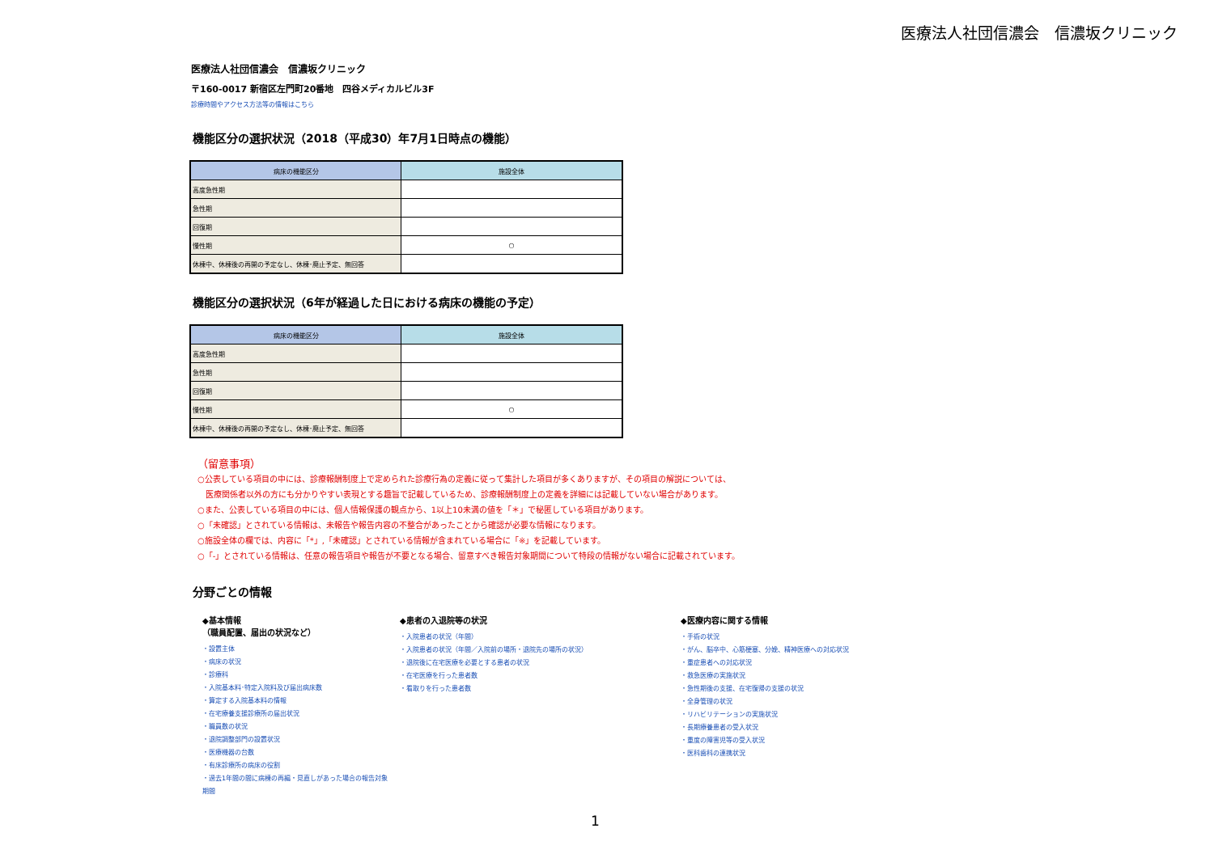医療法人社団信濃会　信濃坂クリニック
医療法人社団信濃会　信濃坂クリニック
〒160-0017 新宿区左門町20番地　四谷メディカルビル3F
診療時間やアクセス方法等の情報はこちら
機能区分の選択状況（2018（平成30）年7月1日時点の機能）
| 病床の機能区分 | 施設全体 |
| --- | --- |
| 高度急性期 | |
| 急性期 | |
| 回復期 | |
| 慢性期 | ○ |
| 休棟中、休棟後の再開の予定なし、休棟･廃止予定、無回答 | |
機能区分の選択状況（6年が経過した日における病床の機能の予定）
| 病床の機能区分 | 施設全体 |
| --- | --- |
| 高度急性期 | |
| 急性期 | |
| 回復期 | |
| 慢性期 | ○ |
| 休棟中、休棟後の再開の予定なし、休棟･廃止予定、無回答 | |
（留意事項）
○公表している項目の中には、診療報酬制度上で定められた診療行為の定義に従って集計した項目が多くありますが、その項目の解説については、
　医療関係者以外の方にも分かりやすい表現とする趣旨で記載しているため、診療報酬制度上の定義を詳細には記載していない場合があります。
○また、公表している項目の中には、個人情報保護の観点から、1以上10未満の値を「＊」で秘匿している項目があります。
○「未確認」とされている情報は、未報告や報告内容の不整合があったことから確認が必要な情報になります。
○施設全体の欄では、内容に「*」,「未確認」とされている情報が含まれている場合に「※」を記載しています。
○「-」とされている情報は、任意の報告項目や報告が不要となる場合、留意すべき報告対象期間について特段の情報がない場合に記載されています。
分野ごとの情報
◆基本情報
（職員配置、届出の状況など）
・設置主体
・病床の状況
・診療科
・入院基本料･特定入院料及び届出病床数
・算定する入院基本料の情報
・在宅療養支援診療所の届出状況
・職員数の状況
・退院調整部門の設置状況
・医療機器の台数
・有床診療所の病床の役割
・過去1年間の間に病棟の再編・見直しがあった場合の報告対象期間
◆患者の入退院等の状況
・入院患者の状況（年間）
・入院患者の状況（年間／入院前の場所・退院先の場所の状況）
・退院後に在宅医療を必要とする患者の状況
・在宅医療を行った患者数
・看取りを行った患者数
◆医療内容に関する情報
・手術の状況
・がん、脳卒中、心筋梗塞、分娩、精神医療への対応状況
・重症患者への対応状況
・救急医療の実施状況
・急性期後の支援、在宅復帰の支援の状況
・全身管理の状況
・リハビリテーションの実施状況
・長期療養患者の受入状況
・重度の障害児等の受入状況
・医科歯科の連携状況
1